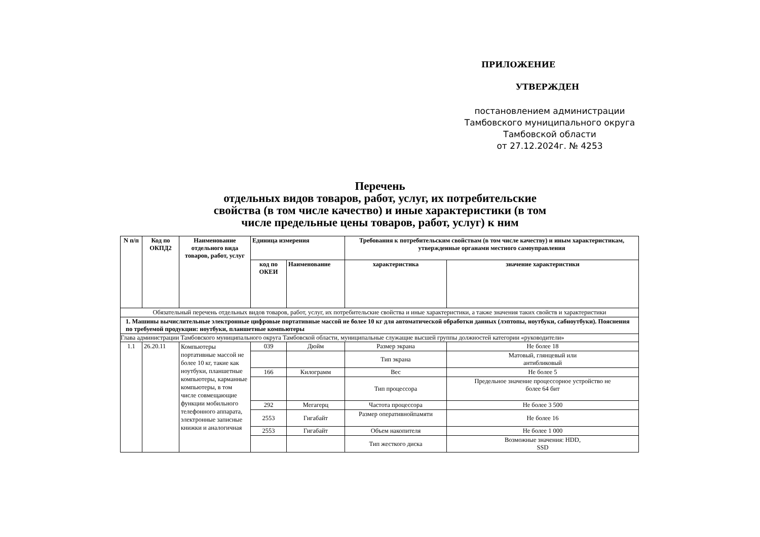ПРИЛОЖЕНИЕ
УТВЕРЖДЕН
постановлением администрации
Тамбовского муниципального округа
Тамбовской области
от 27.12.2024г. № 4253
Перечень
отдельных видов товаров, работ, услуг, их потребительские
свойства (в том числе качество) и иные характеристики (в том
числе предельные цены товаров, работ, услуг) к ним
| N п/п | Код по ОКПД2 | Наименование отдельного вида товаров, работ, услуг | Единица измерения | | Требования к потребительским свойствам (в том числе качеству) и иным характеристикам, утвержденные органами местного самоуправления | |
| --- | --- | --- | --- | --- | --- | --- |
| | | | код по ОКЕИ | Наименование | характеристика | значение характеристики |
| Обязательный перечень отдельных видов товаров, работ, услуг, их потребительские свойства и иные характеристики, а также значения таких свойств и характеристики | | | | | | |
| 1. Машины вычислительные электронные цифровые портативные массой не более 10 кг для автоматической обработки данных (лэптопы, ноутбуки, сабноутбуки). Пояснения по требуемой продукции: ноутбуки, планшетные компьютеры | | | | | | |
| Глава администрации Тамбовского муниципального округа Тамбовской области, муниципальные служащие высшей группы должностей категории «руководители» | | | | | | |
| 1.1 | 26.20.11 | Компьютеры портативные массой не более 10 кг, такие как ноутбуки, планшетные компьютеры, карманные компьютеры, в том числе совмещающие функции мобильного телефонного аппарата, электронные записные книжки и аналогичная | 039 | Дюйм | Размер экрана | Не более 18 |
| | | | | | Тип экрана | Матовый, глянцевый или антибликовый |
| | | | 166 | Килограмм | Вес | Не более 5 |
| | | | | | Тип процессора | Предельное значение процессорное устройство не более 64 бит |
| | | | 292 | Мегагерц | Частота процессора | Не более 3 500 |
| | | | 2553 | Гигабайт | Размер оперативнойпамяти | Не более 16 |
| | | | 2553 | Гигабайт | Объем накопителя | Не более 1 000 |
| | | | | | Тип жесткого диска | Возможные значения: HDD, SSD |